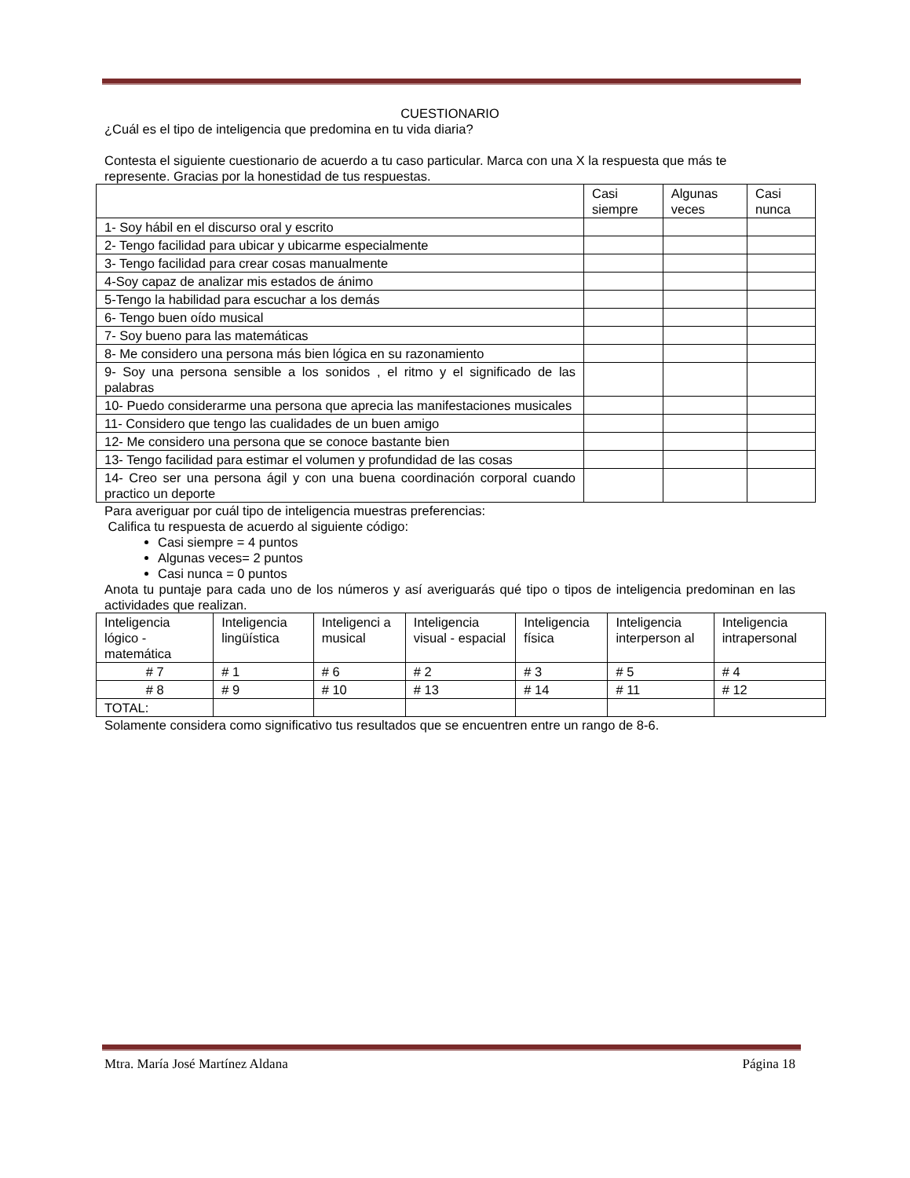CUESTIONARIO
¿Cuál es el tipo de inteligencia que predomina en tu vida diaria?
Contesta el siguiente cuestionario de acuerdo a tu caso particular. Marca con una X la respuesta que más te represente. Gracias por la honestidad de tus respuestas.
| | Casi siempre | Algunas veces | Casi nunca |
| 1- Soy hábil en el discurso oral y escrito | | | |
| 2- Tengo facilidad para ubicar y ubicarme especialmente | | | |
| 3- Tengo facilidad para crear cosas manualmente | | | |
| 4-Soy capaz de analizar mis estados de ánimo | | | |
| 5-Tengo la habilidad para escuchar a los demás | | | |
| 6- Tengo buen oído musical | | | |
| 7- Soy bueno para las matemáticas | | | |
| 8- Me considero una persona más bien lógica en su razonamiento | | | |
| 9- Soy una persona sensible a los sonidos , el ritmo y el significado de las palabras | | | |
| 10- Puedo considerarme una persona que aprecia las manifestaciones musicales | | | |
| 11- Considero que tengo las cualidades de un buen amigo | | | |
| 12- Me considero una persona que se conoce bastante bien | | | |
| 13- Tengo facilidad para estimar el volumen y profundidad de las cosas | | | |
| 14- Creo ser una persona ágil y con una buena coordinación corporal cuando practico un deporte | | | |
Para averiguar por cuál tipo de inteligencia muestras preferencias:
Califica tu respuesta de acuerdo al siguiente código:
Casi siempre = 4 puntos
Algunas veces= 2 puntos
Casi nunca = 0 puntos
Anota tu puntaje para cada uno de los números y así averiguarás qué tipo o tipos de inteligencia predominan en las actividades que realizan.
| Inteligencia lógico - matemática | Inteligencia lingüística | Inteligenci a musical | Inteligencia visual - espacial | Inteligencia física | Inteligencia interperson al | Inteligencia intrapersonal |
| # 7 | # 1 | # 6 | # 2 | # 3 | # 5 | # 4 |
| # 8 | # 9 | # 10 | # 13 | # 14 | # 11 | # 12 |
| TOTAL: | | | | | | |
Solamente considera como significativo tus resultados que se encuentren entre un rango de 8-6.
Mtra. María José Martínez Aldana Página 18